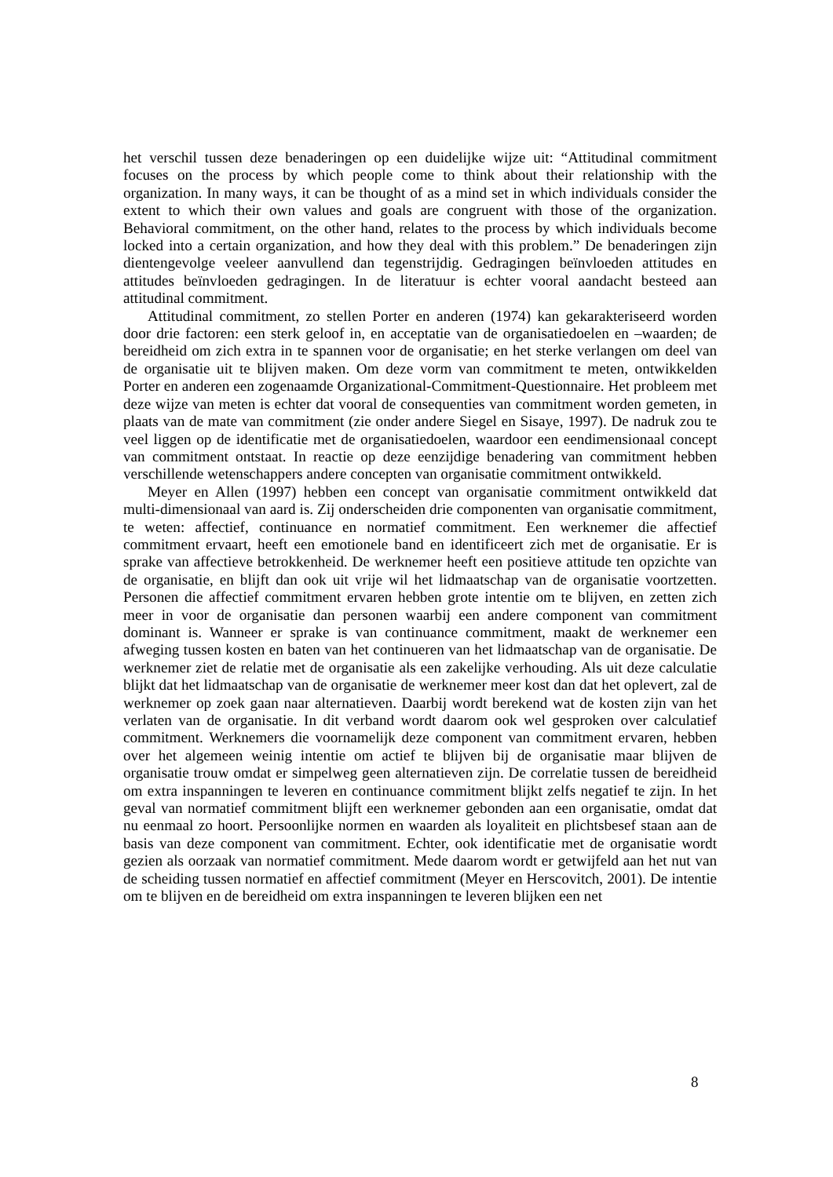het verschil tussen deze benaderingen op een duidelijke wijze uit: “Attitudinal commitment focuses on the process by which people come to think about their relationship with the organization. In many ways, it can be thought of as a mind set in which individuals consider the extent to which their own values and goals are congruent with those of the organization. Behavioral commitment, on the other hand, relates to the process by which individuals become locked into a certain organization, and how they deal with this problem.” De benaderingen zijn dientengevolge veeleer aanvullend dan tegenstrijdig. Gedragingen beïnvloeden attitudes en attitudes beïnvloeden gedragingen. In de literatuur is echter vooral aandacht besteed aan attitudinal commitment.
Attitudinal commitment, zo stellen Porter en anderen (1974) kan gekarakteriseerd worden door drie factoren: een sterk geloof in, en acceptatie van de organisatiedoelen en –waarden; de bereidheid om zich extra in te spannen voor de organisatie; en het sterke verlangen om deel van de organisatie uit te blijven maken. Om deze vorm van commitment te meten, ontwikkelden Porter en anderen een zogenaamde Organizational-Commitment-Questionnaire. Het probleem met deze wijze van meten is echter dat vooral de consequenties van commitment worden gemeten, in plaats van de mate van commitment (zie onder andere Siegel en Sisaye, 1997). De nadruk zou te veel liggen op de identificatie met de organisatiedoelen, waardoor een eendimensionaal concept van commitment ontstaat. In reactie op deze eenzijdige benadering van commitment hebben verschillende wetenschappers andere concepten van organisatie commitment ontwikkeld.
Meyer en Allen (1997) hebben een concept van organisatie commitment ontwikkeld dat multi-dimensionaal van aard is. Zij onderscheiden drie componenten van organisatie commitment, te weten: affectief, continuance en normatief commitment. Een werknemer die affectief commitment ervaart, heeft een emotionele band en identificeert zich met de organisatie. Er is sprake van affectieve betrokkenheid. De werknemer heeft een positieve attitude ten opzichte van de organisatie, en blijft dan ook uit vrije wil het lidmaatschap van de organisatie voortzetten. Personen die affectief commitment ervaren hebben grote intentie om te blijven, en zetten zich meer in voor de organisatie dan personen waarbij een andere component van commitment dominant is. Wanneer er sprake is van continuance commitment, maakt de werknemer een afweging tussen kosten en baten van het continueren van het lidmaatschap van de organisatie. De werknemer ziet de relatie met de organisatie als een zakelijke verhouding. Als uit deze calculatie blijkt dat het lidmaatschap van de organisatie de werknemer meer kost dan dat het oplevert, zal de werknemer op zoek gaan naar alternatieven. Daarbij wordt berekend wat de kosten zijn van het verlaten van de organisatie. In dit verband wordt daarom ook wel gesproken over calculatief commitment. Werknemers die voornamelijk deze component van commitment ervaren, hebben over het algemeen weinig intentie om actief te blijven bij de organisatie maar blijven de organisatie trouw omdat er simpelweg geen alternatieven zijn. De correlatie tussen de bereidheid om extra inspanningen te leveren en continuance commitment blijkt zelfs negatief te zijn. In het geval van normatief commitment blijft een werknemer gebonden aan een organisatie, omdat dat nu eenmaal zo hoort. Persoonlijke normen en waarden als loyaliteit en plichtsbesef staan aan de basis van deze component van commitment. Echter, ook identificatie met de organisatie wordt gezien als oorzaak van normatief commitment. Mede daarom wordt er getwijfeld aan het nut van de scheiding tussen normatief en affectief commitment (Meyer en Herscovitch, 2001). De intentie om te blijven en de bereidheid om extra inspanningen te leveren blijken een net
8